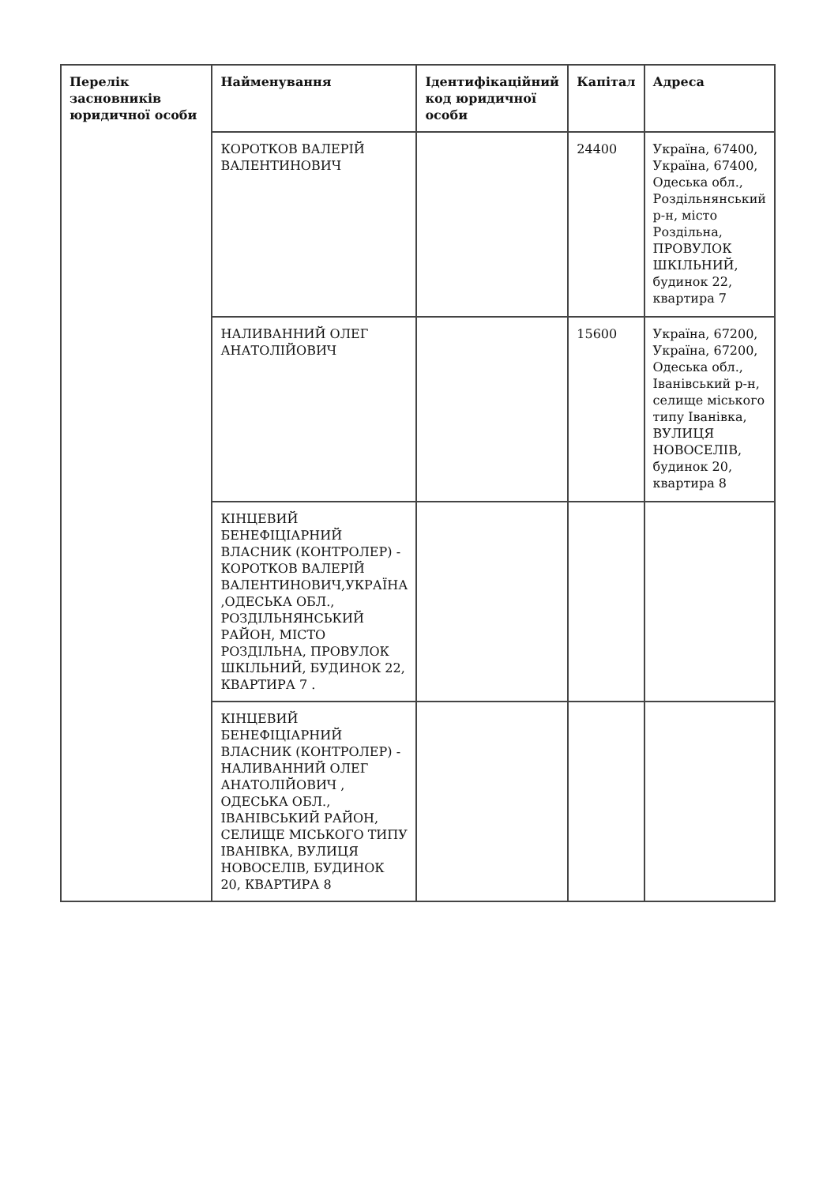| Перелік засновників юридичної особи | Найменування | Ідентифікаційний код юридичної особи | Капітал | Адреса |
| --- | --- | --- | --- | --- |
| | КОРОТКОВ ВАЛЕРІЙ ВАЛЕНТИНОВИЧ | | 24400 | Україна, 67400, Україна, 67400, Одеська обл., Роздільнянський р-н, місто Роздільна, ПРОВУЛОК ШКІЛЬНИЙ, будинок 22, квартира 7 |
| | НАЛИВАННИЙ ОЛЕГ АНАТОЛІЙОВИЧ | | 15600 | Україна, 67200, Україна, 67200, Одеська обл., Іванівський р-н, селище міського типу Іванівка, ВУЛИЦЯ НОВОСЕЛІВ, будинок 20, квартира 8 |
| | КІНЦЕВИЙ БЕНЕФІЦІАРНИЙ ВЛАСНИК (КОНТРОЛЕР) - КОРОТКОВ ВАЛЕРІЙ ВАЛЕНТИНОВИЧ,УКРАЇНА ,ОДЕСЬКА ОБЛ., РОЗДІЛЬНЯНСЬКИЙ РАЙОН, МІСТО РОЗДІЛЬНА, ПРОВУЛОК ШКІЛЬНИЙ, БУДИНОК 22, КВАРТИРА 7 . | | | |
| | КІНЦЕВИЙ БЕНЕФІЦІАРНИЙ ВЛАСНИК (КОНТРОЛЕР) - НАЛИВАННИЙ ОЛЕГ АНАТОЛІЙОВИЧ , ОДЕСЬКА ОБЛ., ІВАНІВСЬКИЙ РАЙОН, СЕЛИЩЕ МІСЬКОГО ТИПУ ІВАНІВКА, ВУЛИЦЯ НОВОСЕЛІВ, БУДИНОК 20, КВАРТИРА 8 | | | |